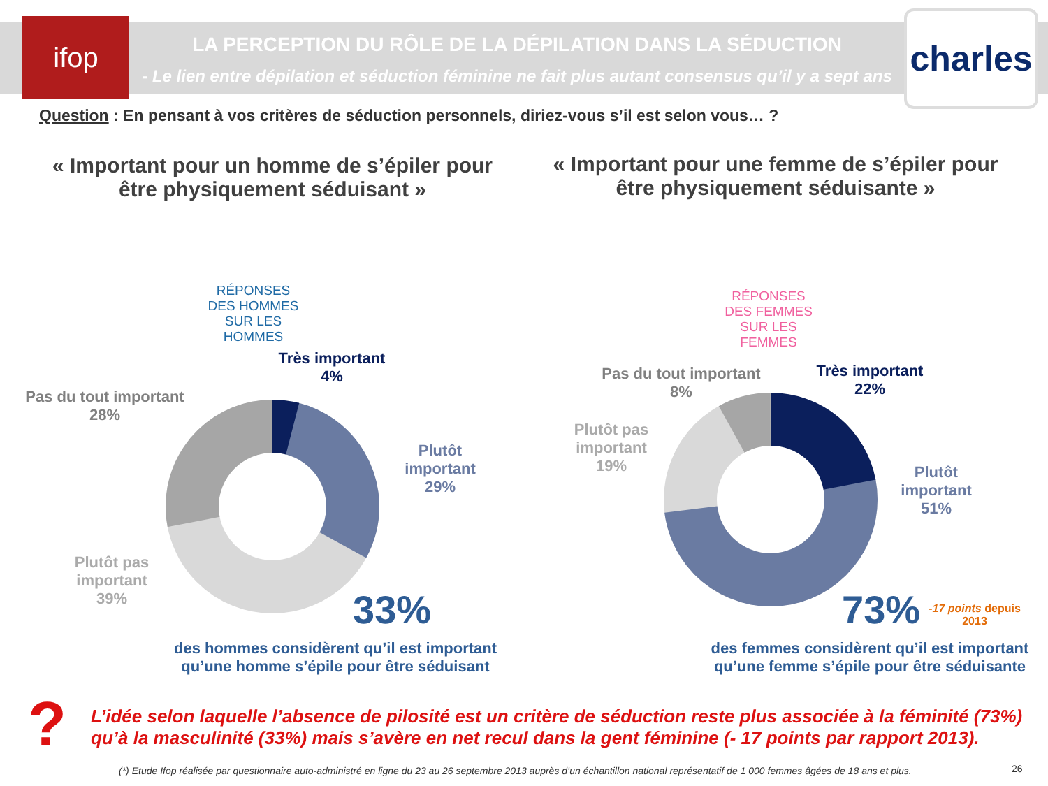ifop LA PERCEPTION DU RÔLE DE LA DÉPILATION DANS LA SÉDUCTION
- Le lien entre dépilation et séduction féminine ne fait plus autant consensus qu’il y a sept ans -
charles
Question : En pensant à vos critères de séduction personnels, diriez-vous s’il est selon vous… ?
« Important pour un homme de s’épiler pour être physiquement séduisant »
« Important pour une femme de s’épiler pour être physiquement séduisante »
RÉPONSES DES HOMMES SUR LES HOMMES
RÉPONSES DES FEMMES SUR LES FEMMES
Très important
4%
Pas du tout important
28%
Plutôt
important
29%
Plutôt pas
important
39%
33%
des hommes considèrent qu’il est important qu’une homme s’épile pour être séduisant
Pas du tout important
8%
Très important
22%
Plutôt pas
important
19%
Plutôt
important
51%
73%
-17 points depuis 2013
des femmes considèrent qu’il est important qu’une femme s’épile pour être séduisante
?
L’idée selon laquelle l’absence de pilosité est un critère de séduction reste plus associée à la féminité (73%) qu’à la masculinité (33%) mais s’avère en net recul dans la gent féminine (- 17 points par rapport 2013).
(*) Etude Ifop réalisée par questionnaire auto-administré en ligne du 23 au 26 septembre 2013 auprès d’un échantillon national représentatif de 1 000 femmes âgées de 18 ans et plus.
26